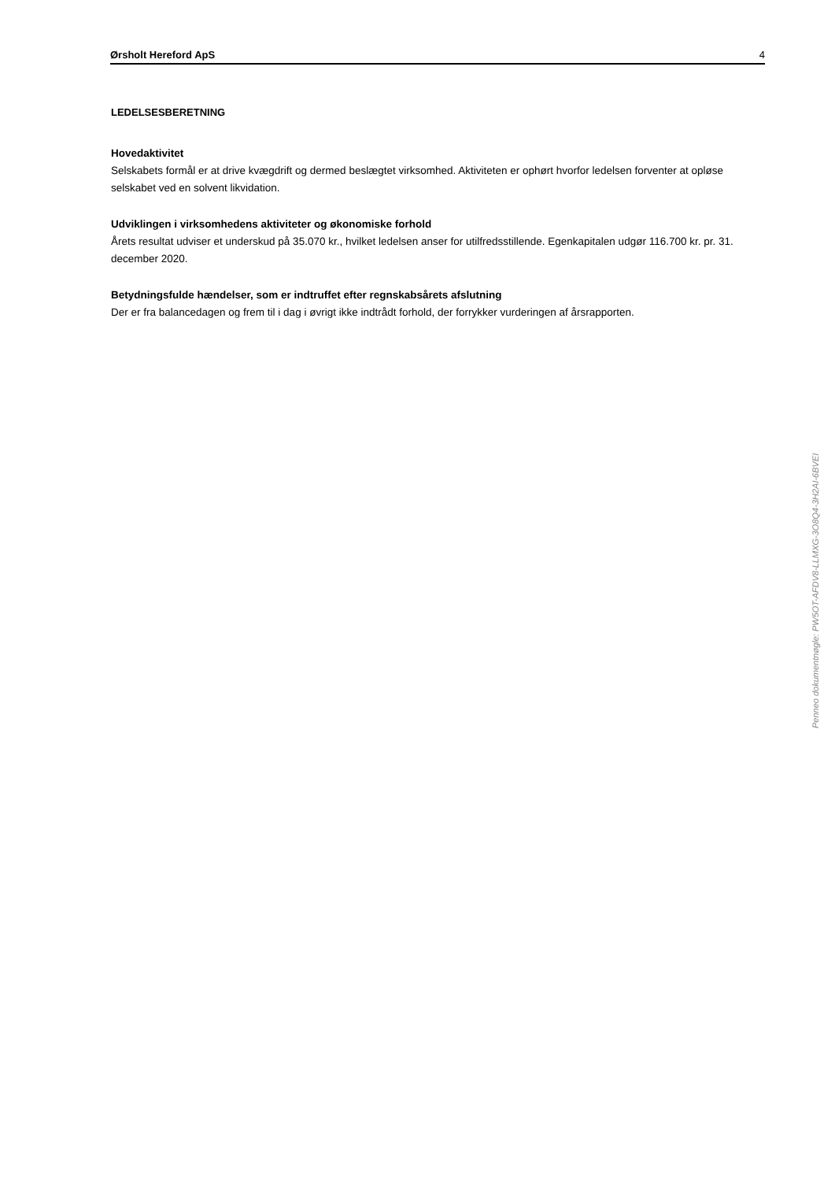Ørsholt Hereford ApS 4
LEDELSESBERETNING
Hovedaktivitet
Selskabets formål er at drive kvægdrift og dermed beslægtet virksomhed. Aktiviteten er ophørt hvorfor ledelsen forventer at opløse selskabet ved en solvent likvidation.
Udviklingen i virksomhedens aktiviteter og økonomiske forhold
Årets resultat udviser et underskud på 35.070 kr., hvilket ledelsen anser for utilfredsstillende. Egenkapitalen udgør 116.700 kr. pr. 31. december 2020.
Betydningsfulde hændelser, som er indtruffet efter regnskabsårets afslutning
Der er fra balancedagen og frem til i dag i øvrigt ikke indtrådt forhold, der forrykker vurderingen af årsrapporten.
Penneo dokumentnøgle: PW5OT-AFDV8-LLMXG-3O8Q4-3H2AI-6BVEI